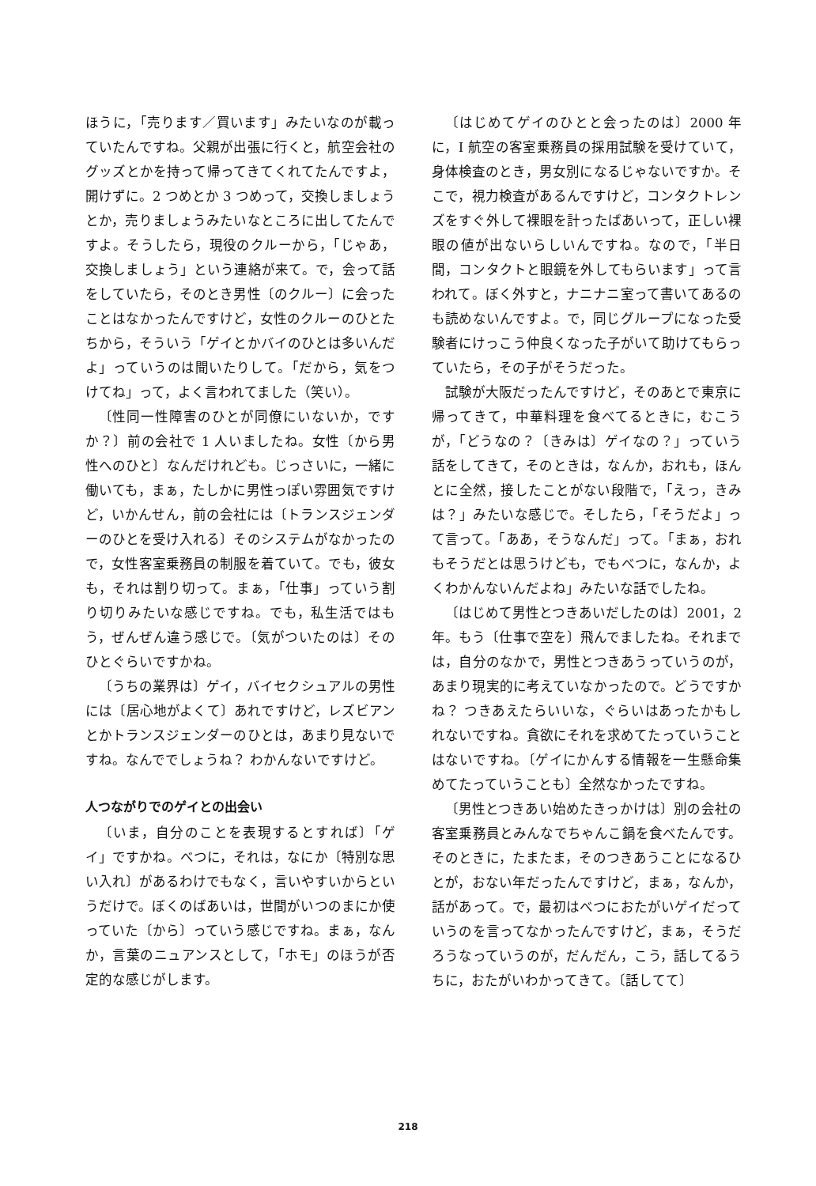ほうに，「売ります／買います」みたいなのが載っていたんですね。父親が出張に行くと，航空会社のグッズとかを持って帰ってきてくれてたんですよ，開けずに。2 つめとか 3 つめって，交換しましょうとか，売りましょうみたいなところに出してたんですよ。そうしたら，現役のクルーから，「じゃあ，交換しましょう」という連絡が来て。で，会って話をしていたら，そのとき男性〔のクルー〕に会ったことはなかったんですけど，女性のクルーのひとたちから，そういう「ゲイとかバイのひとは多いんだよ」っていうのは聞いたりして。「だから，気をつけてね」って，よく言われてました（笑い）。
〔性同一性障害のひとが同僚にいないか，ですか？〕前の会社で 1 人いましたね。女性〔から男性へのひと〕なんだけれども。じっさいに，一緒に働いても，まぁ，たしかに男性っぽい雰囲気ですけど，いかんせん，前の会社には〔トランスジェンダーのひとを受け入れる〕そのシステムがなかったので，女性客室乗務員の制服を着ていて。でも，彼女も，それは割り切って。まぁ，「仕事」っていう割り切りみたいな感じですね。でも，私生活ではもう，ぜんぜん違う感じで。〔気がついたのは〕そのひとぐらいですかね。
〔うちの業界は〕ゲイ，バイセクシュアルの男性には〔居心地がよくて〕あれですけど，レズビアンとかトランスジェンダーのひとは，あまり見ないですね。なんででしょうね？ わかんないですけど。
人つながりでのゲイとの出会い
〔いま，自分のことを表現するとすれば〕「ゲイ」ですかね。べつに，それは，なにか〔特別な思い入れ〕があるわけでもなく，言いやすいからというだけで。ぼくのばあいは，世間がいつのまにか使っていた〔から〕っていう感じですね。まぁ，なんか，言葉のニュアンスとして，「ホモ」のほうが否定的な感じがします。
〔はじめてゲイのひとと会ったのは〕2000 年に，I 航空の客室乗務員の採用試験を受けていて，身体検査のとき，男女別になるじゃないですか。そこで，視力検査があるんですけど，コンタクトレンズをすぐ外して裸眼を計ったばあいって，正しい裸眼の値が出ないらしいんですね。なので，「半日間，コンタクトと眼鏡を外してもらいます」って言われて。ぼく外すと，ナニナニ室って書いてあるのも読めないんですよ。で，同じグループになった受験者にけっこう仲良くなった子がいて助けてもらっていたら，その子がそうだった。
試験が大阪だったんですけど，そのあとで東京に帰ってきて，中華料理を食べてるときに，むこうが，「どうなの？〔きみは〕ゲイなの？」っていう話をしてきて，そのときは，なんか，おれも，ほんとに全然，接したことがない段階で，「えっ，きみは？」みたいな感じで。そしたら，「そうだよ」って言って。「ああ，そうなんだ」って。「まぁ，おれもそうだとは思うけども，でもべつに，なんか，よくわかんないんだよね」みたいな話でしたね。
〔はじめて男性とつきあいだしたのは〕2001，2 年。もう〔仕事で空を〕飛んでましたね。それまでは，自分のなかで，男性とつきあうっていうのが，あまり現実的に考えていなかったので。どうですかね？ つきあえたらいいな，ぐらいはあったかもしれないですね。貪欲にそれを求めてたっていうことはないですね。〔ゲイにかんする情報を一生懸命集めてたっていうことも〕全然なかったですね。
〔男性とつきあい始めたきっかけは〕別の会社の客室乗務員とみんなでちゃんこ鍋を食べたんです。そのときに，たまたま，そのつきあうことになるひとが，おない年だったんですけど，まぁ，なんか，話があって。で，最初はべつにおたがいゲイだっていうのを言ってなかったんですけど，まぁ，そうだろうなっていうのが，だんだん，こう，話してるうちに，おたがいわかってきて。〔話してて〕
218